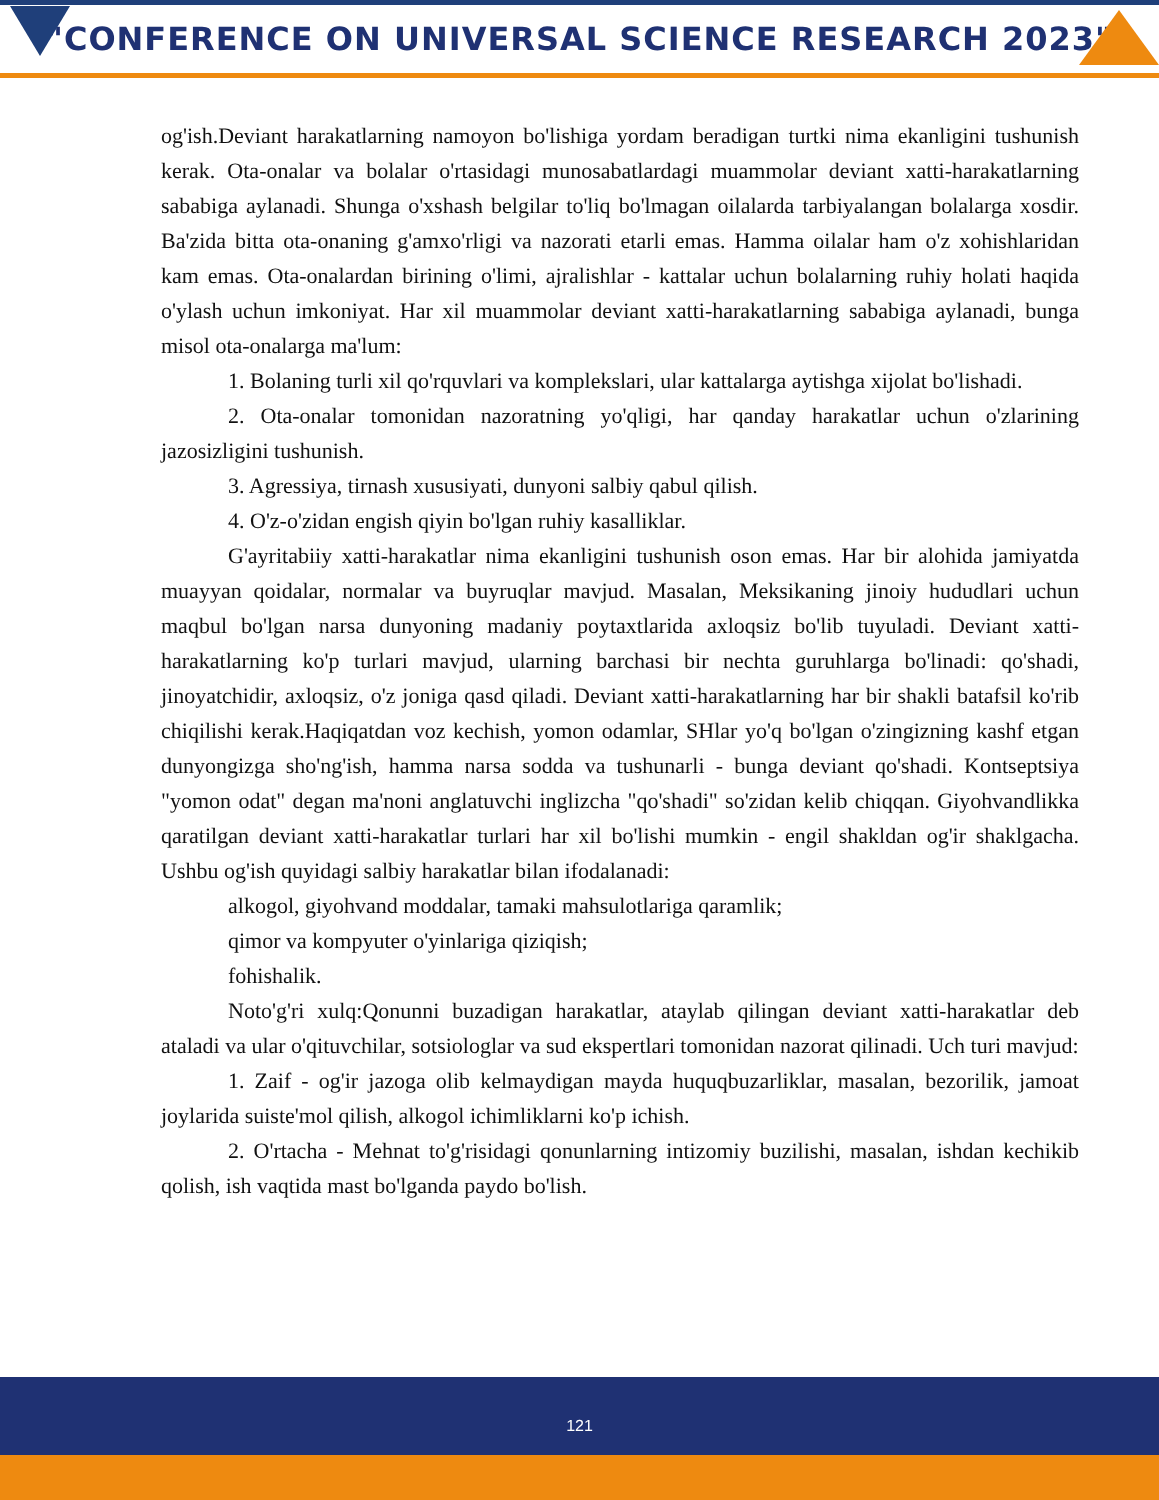"CONFERENCE ON UNIVERSAL SCIENCE RESEARCH 2023"
og'ish.Deviant harakatlarning namoyon bo'lishiga yordam beradigan turtki nima ekanligini tushunish kerak. Ota-onalar va bolalar o'rtasidagi munosabatlardagi muammolar deviant xatti-harakatlarning sababiga aylanadi. Shunga o'xshash belgilar to'liq bo'lmagan oilalarda tarbiyalangan bolalarga xosdir. Ba'zida bitta ota-onaning g'amxo'rligi va nazorati etarli emas. Hamma oilalar ham o'z xohishlaridan kam emas. Ota-onalardan birining o'limi, ajralishlar - kattalar uchun bolalarning ruhiy holati haqida o'ylash uchun imkoniyat. Har xil muammolar deviant xatti-harakatlarning sababiga aylanadi, bunga misol ota-onalarga ma'lum:
1. Bolaning turli xil qo'rquvlari va komplekslari, ular kattalarga aytishga xijolat bo'lishadi.
2. Ota-onalar tomonidan nazoratning yo'qligi, har qanday harakatlar uchun o'zlarining jazosizligini tushunish.
3. Agressiya, tirnash xususiyati, dunyoni salbiy qabul qilish.
4. O'z-o'zidan engish qiyin bo'lgan ruhiy kasalliklar.
G'ayritabiiy xatti-harakatlar nima ekanligini tushunish oson emas. Har bir alohida jamiyatda muayyan qoidalar, normalar va buyruqlar mavjud. Masalan, Meksikaning jinoiy hududlari uchun maqbul bo'lgan narsa dunyoning madaniy poytaxtlarida axloqsiz bo'lib tuyuladi. Deviant xatti-harakatlarning ko'p turlari mavjud, ularning barchasi bir nechta guruhlarga bo'linadi: qo'shadi, jinoyatchidir, axloqsiz, o'z joniga qasd qiladi. Deviant xatti-harakatlarning har bir shakli batafsil ko'rib chiqilishi kerak.Haqiqatdan voz kechish, yomon odamlar, SHlar yo'q bo'lgan o'zingizning kashf etgan dunyongizga sho'ng'ish, hamma narsa sodda va tushunarli - bunga deviant qo'shadi. Kontseptsiya "yomon odat" degan ma'noni anglatuvchi inglizcha "qo'shadi" so'zidan kelib chiqqan. Giyohvandlikka qaratilgan deviant xatti-harakatlar turlari har xil bo'lishi mumkin - engil shakldan og'ir shaklgacha. Ushbu og'ish quyidagi salbiy harakatlar bilan ifodalanadi:
alkogol, giyohvand moddalar, tamaki mahsulotlariga qaramlik;
qimor va kompyuter o'yinlariga qiziqish;
fohishalik.
Noto'g'ri xulq:Qonunni buzadigan harakatlar, ataylab qilingan deviant xatti-harakatlar deb ataladi va ular o'qituvchilar, sotsiologlar va sud ekspertlari tomonidan nazorat qilinadi. Uch turi mavjud:
1. Zaif - og'ir jazoga olib kelmaydigan mayda huquqbuzarliklar, masalan, bezorilik, jamoat joylarida suiste'mol qilish, alkogol ichimliklarni ko'p ichish.
2. O'rtacha - Mehnat to'g'risidagi qonunlarning intizomiy buzilishi, masalan, ishdan kechikib qolish, ish vaqtida mast bo'lganda paydo bo'lish.
121